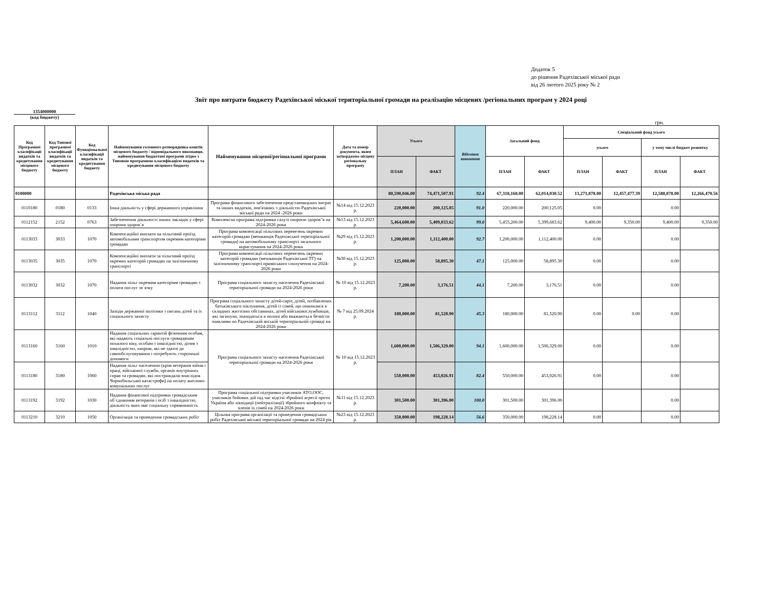Додаток 5
до рішення Радехівської міської ради
від 26 лютого 2025 року № 2
Звіт про витрати бюджету Радехівської міської територіальної громади на реалізацію місцевих /регіональних програм у 2024 році
1354000000
(код бюджету)
грн.
| Код Програмної класифікації видатків та кредитування місцевого бюджету | Код Типової програмної класифікації видатків та кредитування місцевого бюджету | Код Функціональної класифікації видатків та кредитування бюджету | Найменування головного розпорядника коштів місцевого бюджету / відповідального виконавця, найменування бюджетної програми згідно з Типовою програмною класифікацією видатків та кредитування місцевого бюджету | Найменування місцевої/регіональної програми | Дата та номер документа, яким затверджено місцеву регіональну програму | Усього | | Відсоток виконання | Загальний фонд | | Спеціальний фонд усього | | | |
| --- | --- | --- | --- | --- | --- | --- | --- | --- | --- | --- | --- | --- | --- | --- |
| | | | | | | | | | | | усього | | у тому числі бюджет розвитку | |
| | | | | | | ПЛАН | ФАКТ | | ПЛАН | ФАКТ | ПЛАН | ФАКТ | ПЛАН | ФАКТ |
| 0100000 | | | Радехівська міська рада | | | 80,590,046.00 | 74,471,507.91 | 92.4 | 67,318,168.00 | 62,014,030.52 | 13,271,878.00 | 12,457,477.39 | 12,588,878.00 | 12,266,470.56 |
| 0110180 | 0180 | 0133 | Інша діяльність у сфері державного управління | Програма фінансового забезпечення представницьких витрат та інших видатків, пов'язаних з діяльністю Радехівської міської ради на 2024 -2026 роки | №14 від 15.12.2023 р. | 220,000.00 | 200,125.05 | 91.0 | 220,000.00 | 200,125.05 | 0.00 | | 0.00 | |
| 0112152 | 2152 | 0763 | Забезпечення діяльності інших закладів у сфері охорони здоров`я | Комплексна програма підтримки галузі охорони здоров"я на 2024-2026 роки | №13 від 15.12.2023 р. | 5,464,600.00 | 5,409,033.62 | 99.0 | 5,455,200.00 | 5,399,683.62 | 9,400.00 | 9,350.00 | 9,400.00 | 9,350.00 |
| 0113033 | 3033 | 1070 | Компенсаційні виплати на пільговий проїзд автомобільним транспортом окремим категоріям громадян | Програма компенсації пільгових перевезень окремих категорій громадян (мешканців Радехівської територіальної громади) на автомобільному транспорті загального користування на 2024-2026 роки | №29 від 15.12.2023 р. | 1,200,000.00 | 1,112,400.00 | 92.7 | 1,200,000.00 | 1,112,400.00 | 0.00 | | 0.00 | |
| 0113035 | 3035 | 1070 | Компенсаційні виплати за пільговий проїзд окремих категорій громадян на залізничному транспорті | Програма компенсації пільгових перевезень окремих категорій громадян (мешканців Радехівської ТГ) на залізничному транспорті приміського сполучення на 2024-2026 роки | №30 від 15.12.2023 р. | 125,000.00 | 58,895.30 | 47.1 | 125,000.00 | 58,895.30 | 0.00 | | 0.00 | |
| 0113032 | 3032 | 1070 | Надання пільг окремим категоріям громадян з оплати послуг зв`язку | Програма соціального захисту населення Радехівської територіальної громади на 2024-2026 роки | № 10 від 15.12.2023 р. | 7,200.00 | 3,176.51 | 44.1 | 7,200.00 | 3,176.51 | 0.00 | | 0.00 | |
| 0113112 | 3112 | 1040 | Заходи державної політики з питань дітей та їх соціального захисту | Програма соціального захисту дітей-сиріт, дітей, позбавлених батьківського піклування, дітей із сімей, що опинилися в складних життєвих обставинах, дітей військовослужбовців, які загинули, знаходяться в полоні або вважаються безвісти зниклими по Радехівській міській територіальній громаді на 2024-2026 роки | № 7 від 25.09.2024 р. | 180,000.00 | 81,520.90 | 45.3 | 180,000.00 | 81,520.90 | 0.00 | 0.00 | 0.00 | |
| 0113160 | 3160 | 1010 | Надання соціальних гарантій фізичним особам, які надають соціальні послуги громадянам похилого віку, особам з інвалідністю, дітям з інвалідністю, хворим, які не здатні до самообслуговування і потребують сторонньої допомоги | Програма соціального захисту населення Радехівської територіальної громади на 2024-2026 роки | № 10 від 15.12.2023 р. | 1,600,000.00 | 1,506,329.00 | 94.1 | 1,600,000.00 | 1,506,329.00 | 0.00 | | 0.00 | |
| 0113180 | 3180 | 1060 | Надання пільг населенню (крім ветеранів війни і праці, військової служби, органів внутрішніх справ та громадян, які постраждали внаслідок Чорнобильської катастрофи) на оплату житлово-комунальних послуг | | | 550,000.00 | 453,026.91 | 82.4 | 550,000.00 | 453,026.91 | 0.00 | | 0.00 | |
| 0113192 | 3192 | 1030 | Надання фінансової підтримки громадським об`єднанням ветеранів і осіб з інвалідністю, діяльність яких має соціальну спрямованість | Програма соціальної підтримки учасників АТО,ООС, учасників бойових дій під час відсічі збройної агресії проти України або ліквідації (нейтралізації) збройного конфлікту та членів їх сімей на 2024-2026 роки | №11 від 15.12.2023 р. | 301,500.00 | 301,396.00 | 100.0 | 301,500.00 | 301,396.00 | | | 0.00 | |
| 0113210 | 3210 | 1050 | Організація та проведення громадських робіт | Цільова програма організації та проведення громадських робіт Радехівської міської територіальної громади на 2024 рік | №23 від 15.12.2023 р. | 350,000.00 | 198,228.14 | 56.6 | 350,000.00 | 198,228.14 | 0.00 | | 0.00 | |